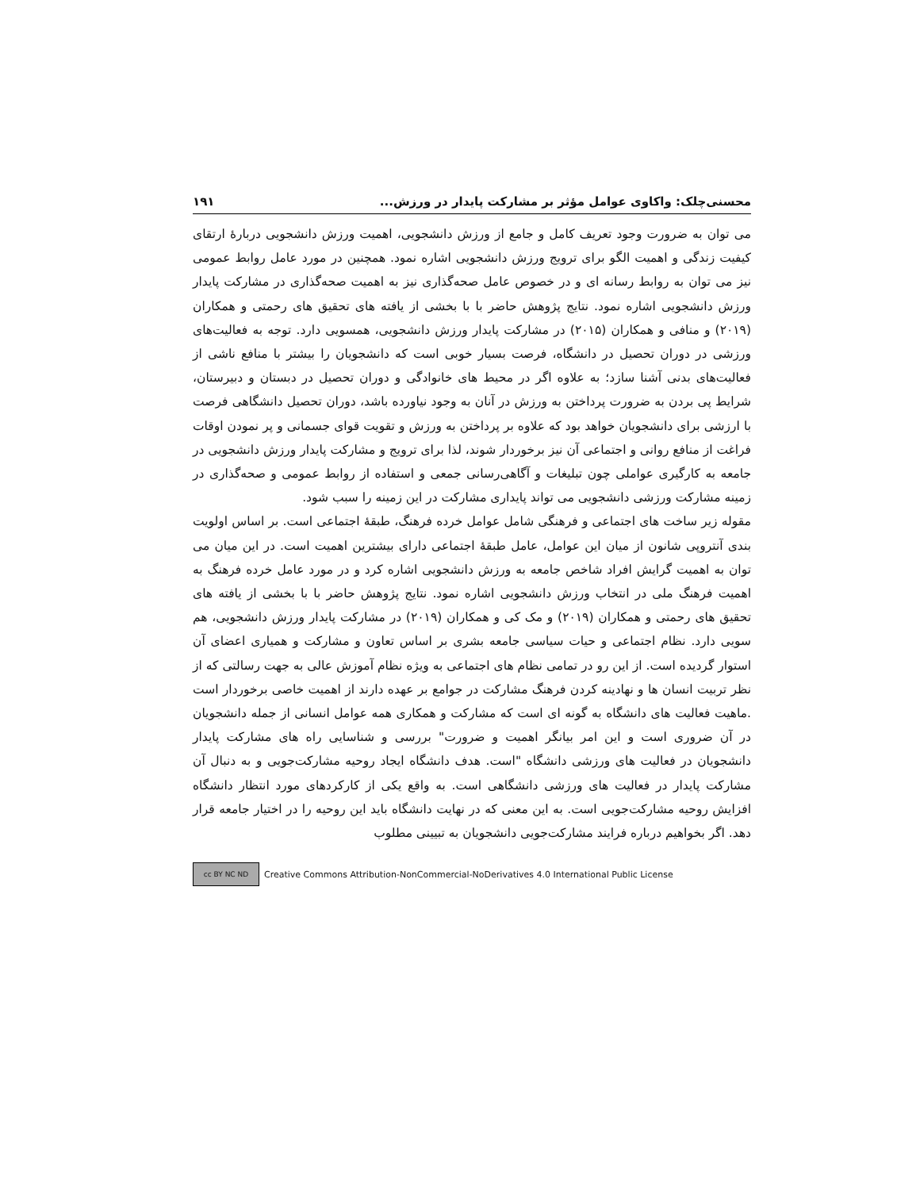محسنی‌چلک: واکاوی عوامل مؤثر بر مشارکت پایدار در ورزش... ۱۹۱
می توان به ضرورت وجود تعریف کامل و جامع از ورزش دانشجویی، اهمیت ورزش دانشجویی دربارۀ ارتقای کیفیت زندگی و اهمیت الگو برای ترویج ورزش دانشجویی اشاره نمود. همچنین در مورد عامل روابط عمومی نیز می توان به روابط رسانه ای و در خصوص عامل صحه‌گذاری نیز به اهمیت صحه‌گذاری در مشارکت پایدار ورزش دانشجویی اشاره نمود. نتایج پژوهش حاضر با با بخشی از یافته های تحقیق های رحمتی و همکاران (۲۰۱۹) و منافی و همکاران (۲۰۱۵) در مشارکت پایدار ورزش دانشجویی، همسویی دارد. توجه به فعالیت‌های ورزشی در دوران تحصیل در دانشگاه، فرصت بسیار خوبی است که دانشجویان را بیشتر با منافع ناشی از فعالیت‌های بدنی آشنا سازد؛ به علاوه اگر در محیط های خانوادگی و دوران تحصیل در دبستان و دبیرستان، شرایط پی بردن به ضرورت پرداختن به ورزش در آنان به وجود نیاورده باشد، دوران تحصیل دانشگاهی فرصت با ارزشی برای دانشجویان خواهد بود که علاوه بر پرداختن به ورزش و تقویت قوای جسمانی و پر نمودن اوقات فراغت از منافع روانی و اجتماعی آن نیز برخوردار شوند، لذا برای ترویج و مشارکت پایدار ورزش دانشجویی در جامعه به کارگیری عواملی چون تبلیغات و آگاهی‌رسانی جمعی و استفاده از روابط عمومی و صحه‌گذاری در زمینه مشارکت ورزشی دانشجویی می تواند پایداری مشارکت در این زمینه را سبب شود.
مقوله زیر ساخت های اجتماعی و فرهنگی شامل عوامل خرده فرهنگ، طبقۀ اجتماعی است. بر اساس اولویت بندی آنتروپی شانون از میان این عوامل، عامل طبقۀ اجتماعی دارای بیشترین اهمیت است. در این میان می توان به اهمیت گرایش افراد شاخص جامعه به ورزش دانشجویی اشاره کرد و در مورد عامل خرده فرهنگ به اهمیت فرهنگ ملی در انتخاب ورزش دانشجویی اشاره نمود. نتایج پژوهش حاضر با با بخشی از یافته های تحقیق های رحمتی و همکاران (۲۰۱۹) و مک کی و همکاران (۲۰۱۹) در مشارکت پایدار ورزش دانشجویی، هم سویی دارد. نظام اجتماعی و حیات سیاسی جامعه بشری بر اساس تعاون و مشارکت و همیاری اعضای آن استوار گردیده است. از این رو در تمامی نظام های اجتماعی به ویژه نظام آموزش عالی به جهت رسالتی که از نظر تربیت انسان ها و نهادینه کردن فرهنگ مشارکت در جوامع بر عهده دارند از اهمیت خاصی برخوردار است .ماهیت فعالیت های دانشگاه به گونه ای است که مشارکت و همکاری همه عوامل انسانی از جمله دانشجویان در آن ضروری است و این امر بیانگر اهمیت و ضرورت" بررسی و شناسایی راه های مشارکت پایدار دانشجویان در فعالیت های ورزشی دانشگاه "است. هدف دانشگاه ایجاد روحیه مشارکت‌جویی و به دنبال آن مشارکت پایدار در فعالیت های ورزشی دانشگاهی است. به واقع یکی از کارکردهای مورد انتظار دانشگاه افزایش روحیه مشارکت‌جویی است. به این معنی که در نهایت دانشگاه باید این روحیه را در اختیار جامعه قرار دهد. اگر بخواهیم درباره فرایند مشارکت‌جویی دانشجویان به تبیینی مطلوب
cc BY NC ND
Creative Commons Attribution-NonCommercial-NoDerivatives 4.0 International Public License